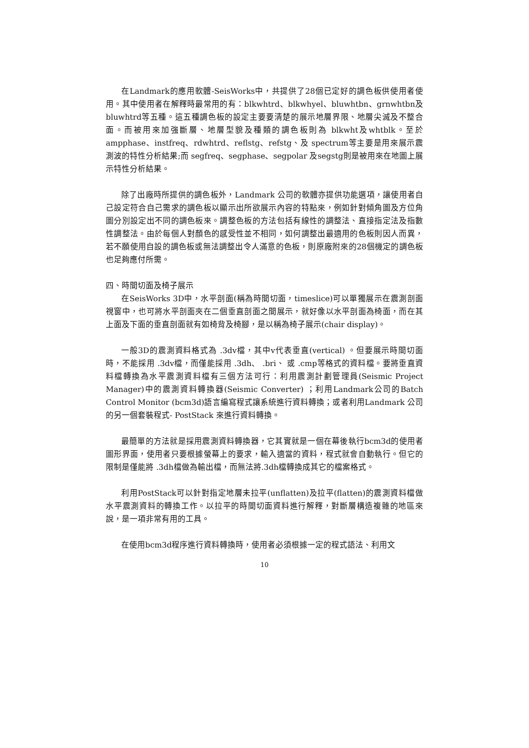在Landmark的應用軟體-SeisWorks中，共提供了28個已定好的調色板供使用者使用。其中使用者在解釋時最常用的有：blkwhtrd、blkwhyel、bluwhtbn、grnwhtbn及bluwhtrd等五種。這五種調色板的設定主要要清楚的展示地層界限、地層尖滅及不整合面。而被用來加強斷層、地層型貌及種類的調色板則為 blkwht及whtblk。至於ampphase、instfreq、rdwhtrd、reflstg、refstg、及 spectrum等主要是用來展示震測波的特性分析結果;而 segfreq、segphase、segpolar 及segstg則是被用來在地圖上展示特性分析結果。
除了出廠時所提供的調色板外，Landmark 公司的軟體亦提供功能選項，讓使用者自己設定符合自己需求的調色板以顯示出所欲展示內容的特點來，例如針對傾角圖及方位角圖分別設定出不同的調色板來。調整色板的方法包括有線性的調整法、直接指定法及指數性調整法。由於每個人對顏色的感受性並不相同，如何調整出最適用的色板則因人而異，若不願使用自設的調色板或無法調整出令人滿意的色板，則原廠附來的28個機定的調色板也足夠應付所需。
四、時間切面及椅子展示
在SeisWorks 3D中，水平剖面(稱為時間切面，timeslice)可以單獨展示在震測剖面視窗中，也可將水平剖面夾在二個垂直剖面之間展示，就好像以水平剖面為椅面，而在其上面及下面的垂直剖面就有如椅背及椅腳，是以稱為椅子展示(chair display)。
一般3D的震測資料格式為 .3dv檔，其中v代表垂直(vertical) 。但要展示時間切面時，不能採用 .3dv檔，而僅能採用 .3dh、 .bri、 或 .cmp等格式的資料檔。要將垂直資料檔轉換為水平震測資料檔有三個方法可行：利用震測計劃管理員(Seismic Project Manager)中的震測資料轉換器(Seismic Converter) ；利用Landmark公司的Batch Control Monitor (bcm3d)語言編寫程式讓系統進行資料轉換；或者利用Landmark 公司的另一個套裝程式- PostStack 來進行資料轉換。
最簡單的方法就是採用震測資料轉換器，它其實就是一個在幕後執行bcm3d的使用者圖形界面，使用者只要根據螢幕上的要求，輸入適當的資料，程式就會自動執行。但它的限制是僅能將 .3dh檔做為輸出檔，而無法將.3dh檔轉換成其它的檔案格式。
利用PostStack可以針對指定地層未拉平(unflatten)及拉平(flatten)的震測資料檔做水平震測資料的轉換工作。以拉平的時間切面資料進行解釋，對斷層構造複雜的地區來說，是一項非常有用的工具。
在使用bcm3d程序進行資料轉換時，使用者必須根據一定的程式語法、利用文
10